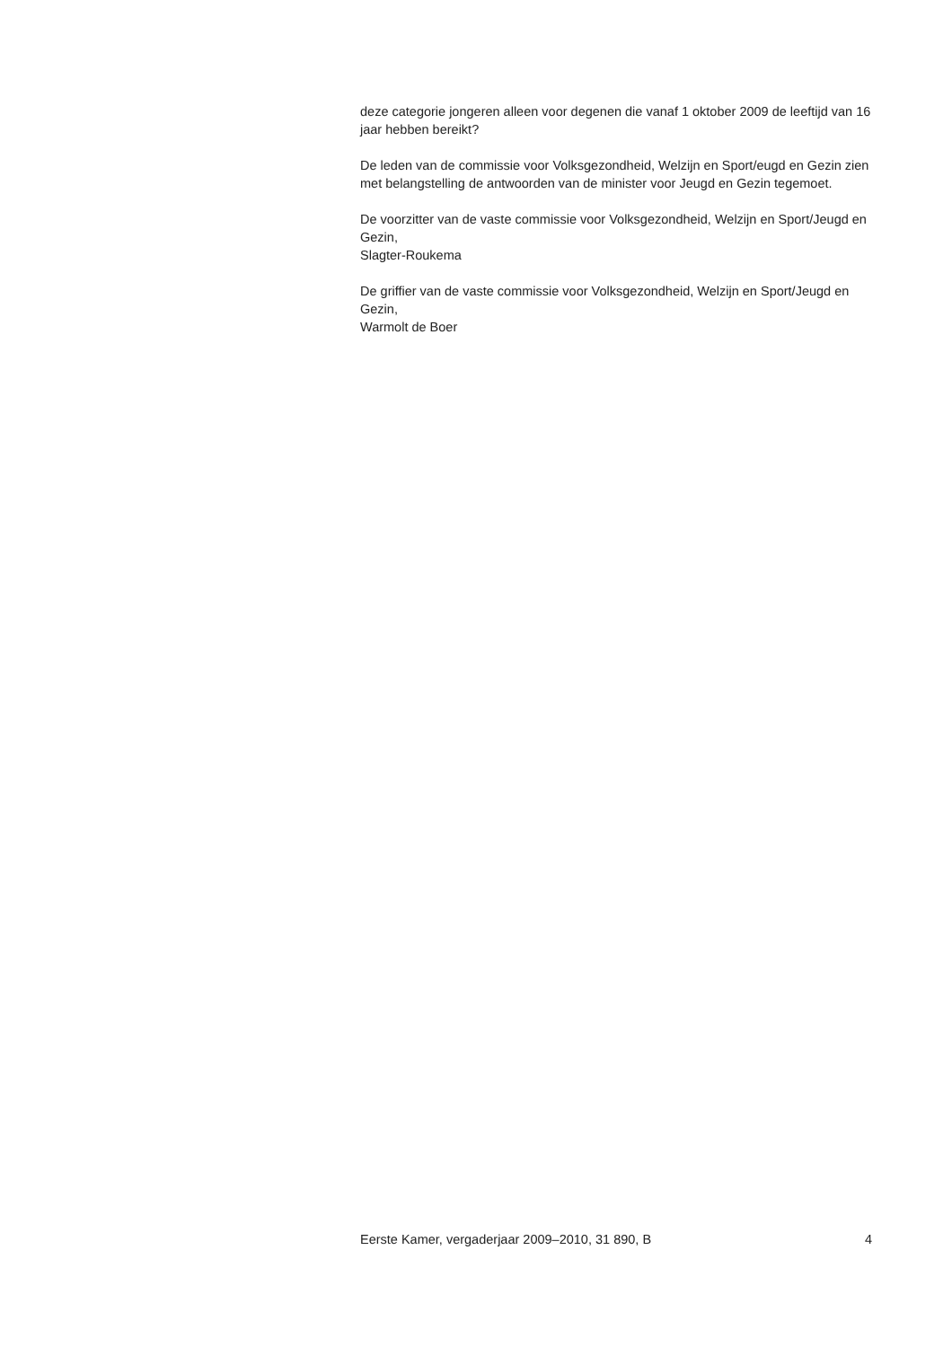deze categorie jongeren alleen voor degenen die vanaf 1 oktober 2009 de leeftijd van 16 jaar hebben bereikt?
De leden van de commissie voor Volksgezondheid, Welzijn en Sport/eugd en Gezin zien met belangstelling de antwoorden van de minister voor Jeugd en Gezin tegemoet.
De voorzitter van de vaste commissie voor Volksgezondheid, Welzijn en Sport/Jeugd en Gezin,
Slagter-Roukema
De griffier van de vaste commissie voor Volksgezondheid, Welzijn en Sport/Jeugd en Gezin,
Warmolt de Boer
Eerste Kamer, vergaderjaar 2009–2010, 31 890, B 4